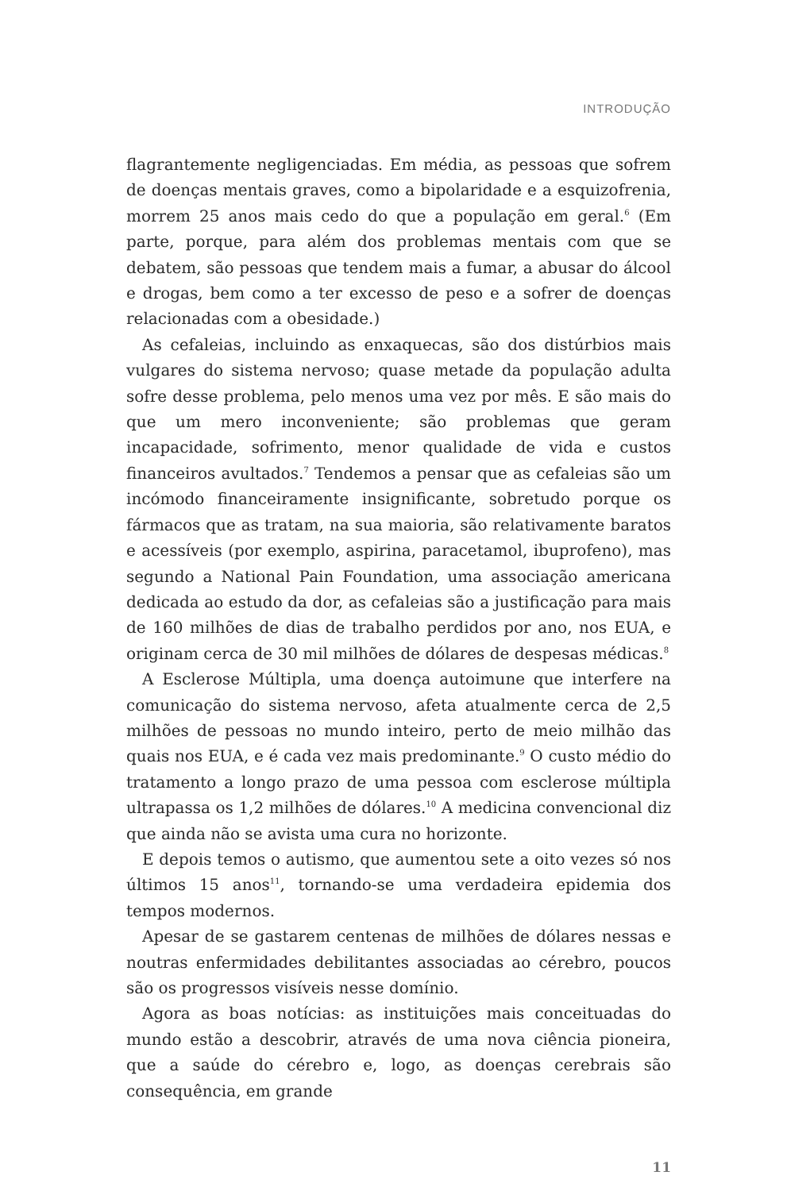INTRODUÇÃO
flagrantemente negligenciadas. Em média, as pessoas que sofrem de doenças mentais graves, como a bipolaridade e a esquizofrenia, morrem 25 anos mais cedo do que a população em geral.<sup>6</sup> (Em parte, porque, para além dos problemas mentais com que se debatem, são pessoas que tendem mais a fumar, a abusar do álcool e drogas, bem como a ter excesso de peso e a sofrer de doenças relacionadas com a obesidade.)
As cefaleias, incluindo as enxaquecas, são dos distúrbios mais vulgares do sistema nervoso; quase metade da população adulta sofre desse problema, pelo menos uma vez por mês. E são mais do que um mero inconveniente; são problemas que geram incapacidade, sofrimento, menor qualidade de vida e custos financeiros avultados.<sup>7</sup> Tendemos a pensar que as cefaleias são um incómodo financeiramente insignificante, sobretudo porque os fármacos que as tratam, na sua maioria, são relativamente baratos e acessíveis (por exemplo, aspirina, paracetamol, ibuprofeno), mas segundo a National Pain Foundation, uma associação americana dedicada ao estudo da dor, as cefaleias são a justificação para mais de 160 milhões de dias de trabalho perdidos por ano, nos EUA, e originam cerca de 30 mil milhões de dólares de despesas médicas.<sup>8</sup>
A Esclerose Múltipla, uma doença autoimune que interfere na comunicação do sistema nervoso, afeta atualmente cerca de 2,5 milhões de pessoas no mundo inteiro, perto de meio milhão das quais nos EUA, e é cada vez mais predominante.<sup>9</sup> O custo médio do tratamento a longo prazo de uma pessoa com esclerose múltipla ultrapassa os 1,2 milhões de dólares.<sup>10</sup> A medicina convencional diz que ainda não se avista uma cura no horizonte.
E depois temos o autismo, que aumentou sete a oito vezes só nos últimos 15 anos<sup>11</sup>, tornando-se uma verdadeira epidemia dos tempos modernos.
Apesar de se gastarem centenas de milhões de dólares nessas e noutras enfermidades debilitantes associadas ao cérebro, poucos são os progressos visíveis nesse domínio.
Agora as boas notícias: as instituições mais conceituadas do mundo estão a descobrir, através de uma nova ciência pioneira, que a saúde do cérebro e, logo, as doenças cerebrais são consequência, em grande
11